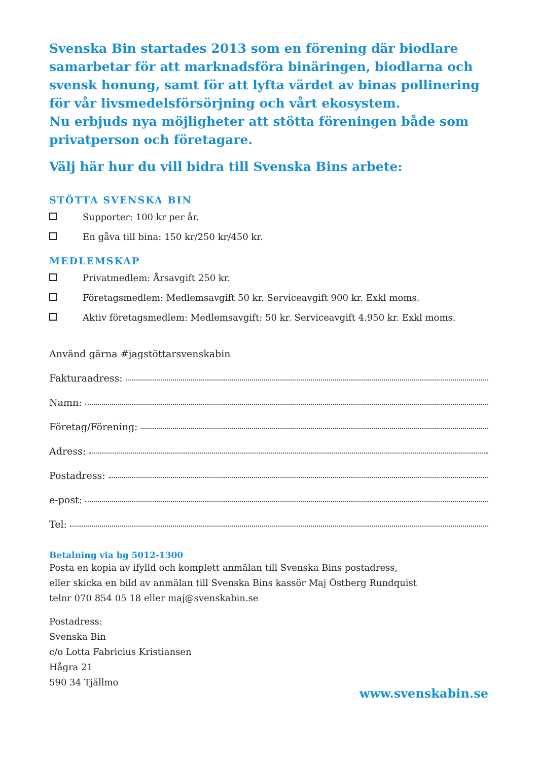Svenska Bin startades 2013 som en förening där biodlare samarbetar för att marknadsföra binäringen, biodlarna och svensk honung, samt för att lyfta värdet av binas pollinering för vår livsmedelsförsörjning och vårt ekosystem.
Nu erbjuds nya möjligheter att stötta föreningen både som privatperson och företagare.
Välj här hur du vill bidra till Svenska Bins arbete:
STÖTTA SVENSKA BIN
Supporter: 100 kr per år.
En gåva till bina: 150 kr/250 kr/450 kr.
MEDLEMSKAP
Privatmedlem: Årsavgift 250 kr.
Företagsmedlem: Medlemsavgift 50 kr. Serviceavgift 900 kr. Exkl moms.
Aktiv företagsmedlem: Medlemsavgift: 50 kr. Serviceavgift 4.950 kr. Exkl moms.
Använd gärna #jagstöttarsvenskabin
Fakturaadress:
Namn:
Företag/Förening:
Adress:
Postadress:
e-post:
Tel:
Betalning via bg 5012-1300
Posta en kopia av ifylld och komplett anmälan till Svenska Bins postadress,
eller skicka en bild av anmälan till Svenska Bins kassör Maj Östberg Rundquist
telnr 070 854 05 18 eller maj@svenskabin.se
Postadress:
Svenska Bin
c/o Lotta Fabricius Kristiansen
Hågra 21
590 34 Tjällmo
www.svenskabin.se